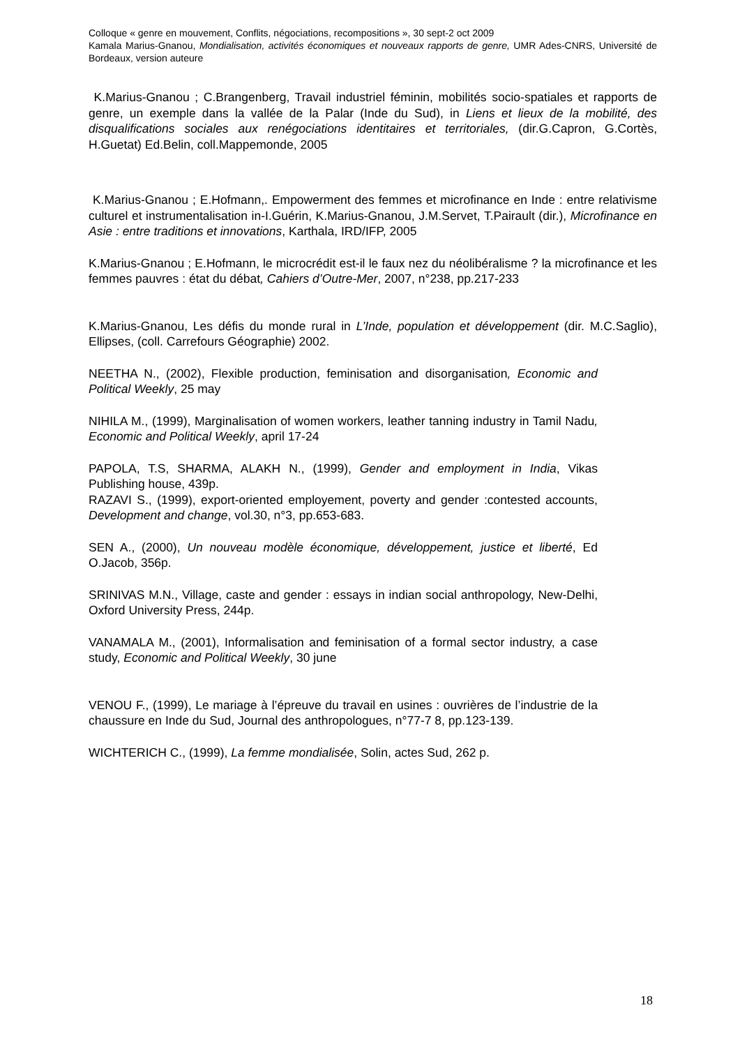Colloque « genre en mouvement, Conflits, négociations, recompositions », 30 sept-2 oct 2009
Kamala Marius-Gnanou, Mondialisation, activités économiques et nouveaux rapports de genre, UMR Ades-CNRS, Université de Bordeaux, version auteure
K.Marius-Gnanou ; C.Brangenberg, Travail industriel féminin, mobilités socio-spatiales et rapports de genre, un exemple dans la vallée de la Palar (Inde du Sud), in Liens et lieux de la mobilité, des disqualifications sociales aux renégociations identitaires et territoriales, (dir.G.Capron, G.Cortès, H.Guetat) Ed.Belin, coll.Mappemonde, 2005
K.Marius-Gnanou ; E.Hofmann,. Empowerment des femmes et microfinance en Inde : entre relativisme culturel et instrumentalisation in-I.Guérin, K.Marius-Gnanou, J.M.Servet, T.Pairault (dir.), Microfinance en Asie : entre traditions et innovations, Karthala, IRD/IFP, 2005
K.Marius-Gnanou ; E.Hofmann, le microcrédit est-il le faux nez du néolibéralisme ? la microfinance et les femmes pauvres : état du débat, Cahiers d’Outre-Mer, 2007, n°238, pp.217-233
K.Marius-Gnanou, Les défis du monde rural in L’Inde, population et développement (dir. M.C.Saglio), Ellipses, (coll. Carrefours Géographie) 2002.
NEETHA N., (2002), Flexible production, feminisation and disorganisation, Economic and Political Weekly, 25 may
NIHILA M., (1999), Marginalisation of women workers, leather tanning industry in Tamil Nadu, Economic and Political Weekly, april 17-24
PAPOLA, T.S, SHARMA, ALAKH N., (1999), Gender and employment in India, Vikas Publishing house, 439p.
RAZAVI S., (1999), export-oriented employement, poverty and gender :contested accounts, Development and change, vol.30, n°3, pp.653-683.
SEN A., (2000), Un nouveau modèle économique, développement, justice et liberté, Ed O.Jacob, 356p.
SRINIVAS M.N., Village, caste and gender : essays in indian social anthropology, New-Delhi, Oxford University Press, 244p.
VANAMALA M., (2001), Informalisation and feminisation of a formal sector industry, a case study, Economic and Political Weekly, 30 june
VENOU F., (1999), Le mariage à l’épreuve du travail en usines : ouvrières de l’industrie de la chaussure en Inde du Sud, Journal des anthropologues, n°77-7 8, pp.123-139.
WICHTERICH C., (1999), La femme mondialisée, Solin, actes Sud, 262 p.
18